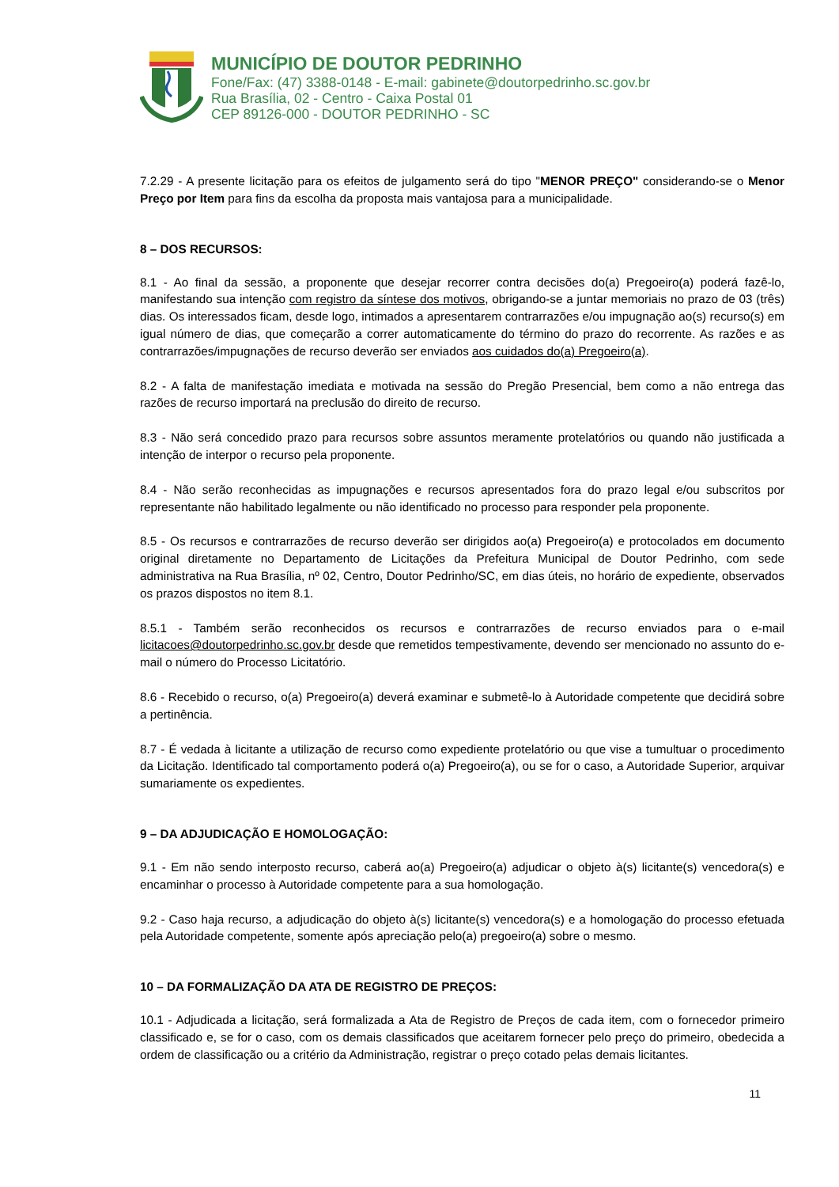MUNICÍPIO DE DOUTOR PEDRINHO
Fone/Fax: (47) 3388-0148 - E-mail: gabinete@doutorpedrinho.sc.gov.br
Rua Brasília, 02 - Centro - Caixa Postal 01
CEP 89126-000 - DOUTOR PEDRINHO - SC
7.2.29 - A presente licitação para os efeitos de julgamento será do tipo "MENOR PREÇO" considerando-se o Menor Preço por Item para fins da escolha da proposta mais vantajosa para a municipalidade.
8 – DOS RECURSOS:
8.1 - Ao final da sessão, a proponente que desejar recorrer contra decisões do(a) Pregoeiro(a) poderá fazê-lo, manifestando sua intenção com registro da síntese dos motivos, obrigando-se a juntar memoriais no prazo de 03 (três) dias. Os interessados ficam, desde logo, intimados a apresentarem contrarrazões e/ou impugnação ao(s) recurso(s) em igual número de dias, que começarão a correr automaticamente do término do prazo do recorrente. As razões e as contrarrazões/impugnações de recurso deverão ser enviados aos cuidados do(a) Pregoeiro(a).
8.2 - A falta de manifestação imediata e motivada na sessão do Pregão Presencial, bem como a não entrega das razões de recurso importará na preclusão do direito de recurso.
8.3 - Não será concedido prazo para recursos sobre assuntos meramente protelatórios ou quando não justificada a intenção de interpor o recurso pela proponente.
8.4 - Não serão reconhecidas as impugnações e recursos apresentados fora do prazo legal e/ou subscritos por representante não habilitado legalmente ou não identificado no processo para responder pela proponente.
8.5 - Os recursos e contrarrazões de recurso deverão ser dirigidos ao(a) Pregoeiro(a) e protocolados em documento original diretamente no Departamento de Licitações da Prefeitura Municipal de Doutor Pedrinho, com sede administrativa na Rua Brasília, nº 02, Centro, Doutor Pedrinho/SC, em dias úteis, no horário de expediente, observados os prazos dispostos no item 8.1.
8.5.1 - Também serão reconhecidos os recursos e contrarrazões de recurso enviados para o e-mail licitacoes@doutorpedrinho.sc.gov.br desde que remetidos tempestivamente, devendo ser mencionado no assunto do e-mail o número do Processo Licitatório.
8.6 - Recebido o recurso, o(a) Pregoeiro(a) deverá examinar e submetê-lo à Autoridade competente que decidirá sobre a pertinência.
8.7 - É vedada à licitante a utilização de recurso como expediente protelatório ou que vise a tumultuar o procedimento da Licitação. Identificado tal comportamento poderá o(a) Pregoeiro(a), ou se for o caso, a Autoridade Superior, arquivar sumariamente os expedientes.
9 – DA ADJUDICAÇÃO E HOMOLOGAÇÃO:
9.1 - Em não sendo interposto recurso, caberá ao(a) Pregoeiro(a) adjudicar o objeto à(s) licitante(s) vencedora(s) e encaminhar o processo à Autoridade competente para a sua homologação.
9.2 - Caso haja recurso, a adjudicação do objeto à(s) licitante(s) vencedora(s) e a homologação do processo efetuada pela Autoridade competente, somente após apreciação pelo(a) pregoeiro(a) sobre o mesmo.
10 – DA FORMALIZAÇÃO DA ATA DE REGISTRO DE PREÇOS:
10.1 - Adjudicada a licitação, será formalizada a Ata de Registro de Preços de cada item, com o fornecedor primeiro classificado e, se for o caso, com os demais classificados que aceitarem fornecer pelo preço do primeiro, obedecida a ordem de classificação ou a critério da Administração, registrar o preço cotado pelas demais licitantes.
11